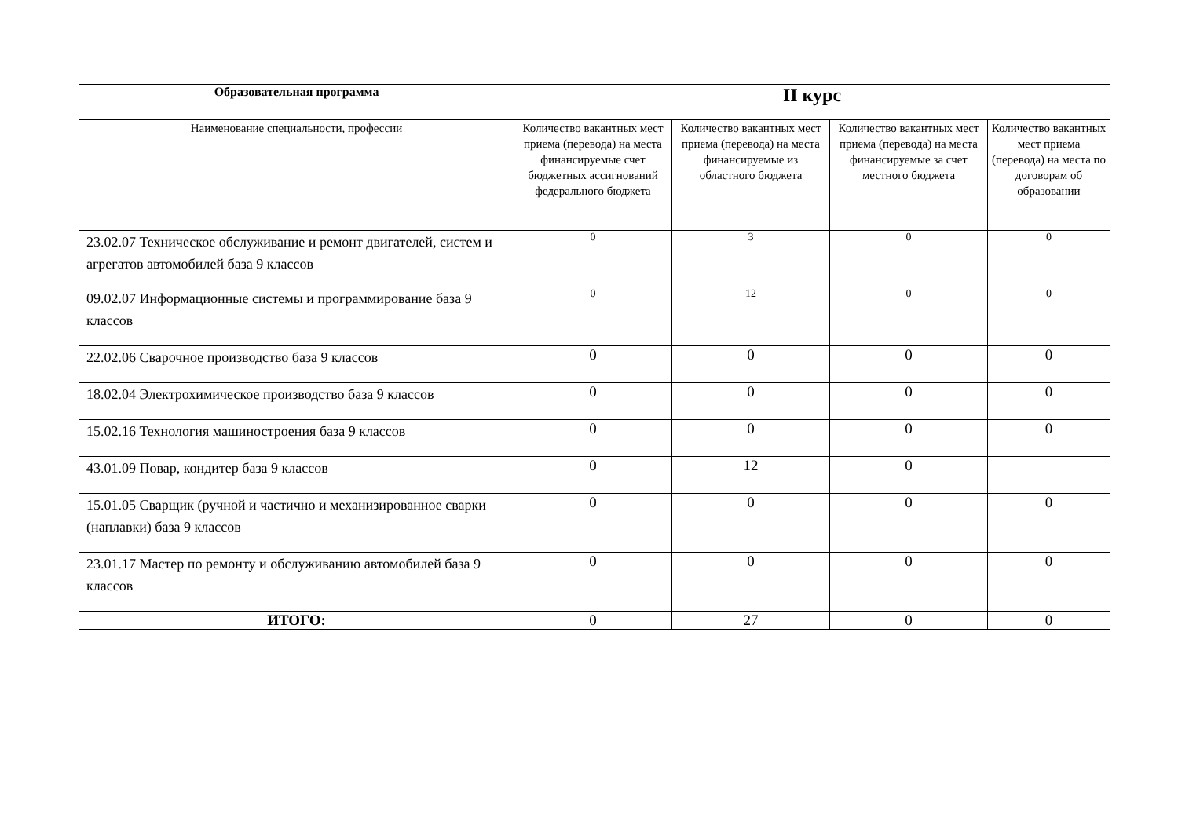| Образовательная программа | II курс | | | |
| --- | --- | --- | --- | --- |
| Наименование специальности, профессии | Количество вакантных мест приема (перевода) на места финансируемые счет бюджетных ассигнований федерального бюджета | Количество вакантных мест приема (перевода) на места финансируемые из областного бюджета | Количество вакантных мест приема (перевода) на места финансируемые за счет местного бюджета | Количество вакантных мест приема (перевода) на места по договорам об образовании |
| 23.02.07 Техническое обслуживание и ремонт двигателей, систем и агрегатов автомобилей база 9 классов | 0 | 3 | 0 | 0 |
| 09.02.07 Информационные системы и программирование база 9 классов | 0 | 12 | 0 | 0 |
| 22.02.06 Сварочное производство база 9 классов | 0 | 0 | 0 | 0 |
| 18.02.04 Электрохимическое производство база 9 классов | 0 | 0 | 0 | 0 |
| 15.02.16 Технология машиностроения база 9 классов | 0 | 0 | 0 | 0 |
| 43.01.09 Повар, кондитер база 9 классов | 0 | 12 | 0 | |
| 15.01.05 Сварщик (ручной и частично и механизированное сварки (наплавки) база 9 классов | 0 | 0 | 0 | 0 |
| 23.01.17 Мастер по ремонту и обслуживанию автомобилей база 9 классов | 0 | 0 | 0 | 0 |
| ИТОГО: | 0 | 27 | 0 | 0 |